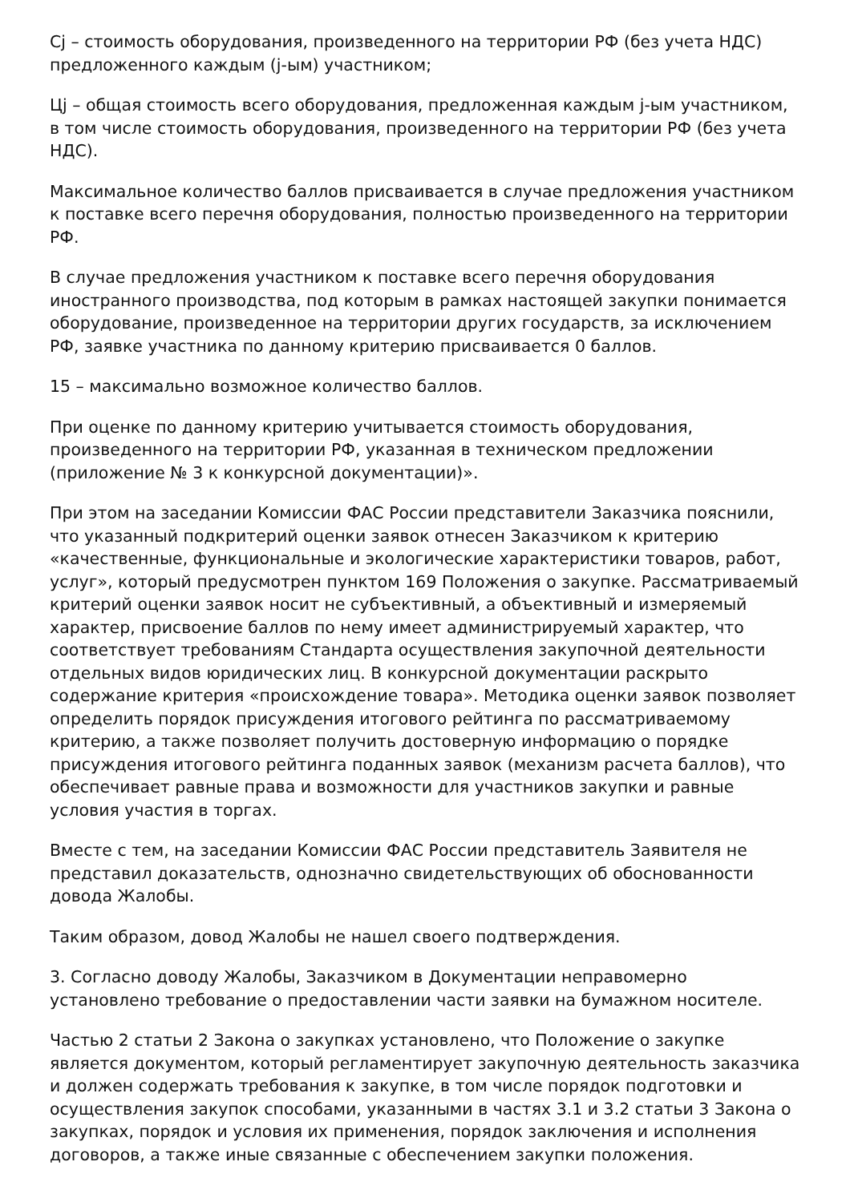Cj – стоимость оборудования, произведенного на территории РФ (без учета НДС) предложенного каждым (j-ым) участником;
Цj – общая стоимость всего оборудования, предложенная каждым j-ым участником, в том числе стоимость оборудования, произведенного на территории РФ (без учета НДС).
Максимальное количество баллов присваивается в случае предложения участником к поставке всего перечня оборудования, полностью произведенного на территории РФ.
В случае предложения участником к поставке всего перечня оборудования иностранного производства, под которым в рамках настоящей закупки понимается оборудование, произведенное на территории других государств, за исключением РФ, заявке участника по данному критерию присваивается 0 баллов.
15 – максимально возможное количество баллов.
При оценке по данному критерию учитывается стоимость оборудования, произведенного на территории РФ, указанная в техническом предложении (приложение № 3 к конкурсной документации)».
При этом на заседании Комиссии ФАС России представители Заказчика пояснили, что указанный подкритерий оценки заявок отнесен Заказчиком к критерию «качественные, функциональные и экологические характеристики товаров, работ, услуг», который предусмотрен пунктом 169 Положения о закупке. Рассматриваемый критерий оценки заявок носит не субъективный, а объективный и измеряемый характер, присвоение баллов по нему имеет администрируемый характер, что соответствует требованиям Стандарта осуществления закупочной деятельности отдельных видов юридических лиц. В конкурсной документации раскрыто содержание критерия «происхождение товара». Методика оценки заявок позволяет определить порядок присуждения итогового рейтинга по рассматриваемому критерию, а также позволяет получить достоверную информацию о порядке присуждения итогового рейтинга поданных заявок (механизм расчета баллов), что обеспечивает равные права и возможности для участников закупки и равные условия участия в торгах.
Вместе с тем, на заседании Комиссии ФАС России представитель Заявителя не представил доказательств, однозначно свидетельствующих об обоснованности довода Жалобы.
Таким образом, довод Жалобы не нашел своего подтверждения.
3. Согласно доводу Жалобы, Заказчиком в Документации неправомерно установлено требование о предоставлении части заявки на бумажном носителе.
Частью 2 статьи 2 Закона о закупках установлено, что Положение о закупке является документом, который регламентирует закупочную деятельность заказчика и должен содержать требования к закупке, в том числе порядок подготовки и осуществления закупок способами, указанными в частях 3.1 и 3.2 статьи 3 Закона о закупках, порядок и условия их применения, порядок заключения и исполнения договоров, а также иные связанные с обеспечением закупки положения.